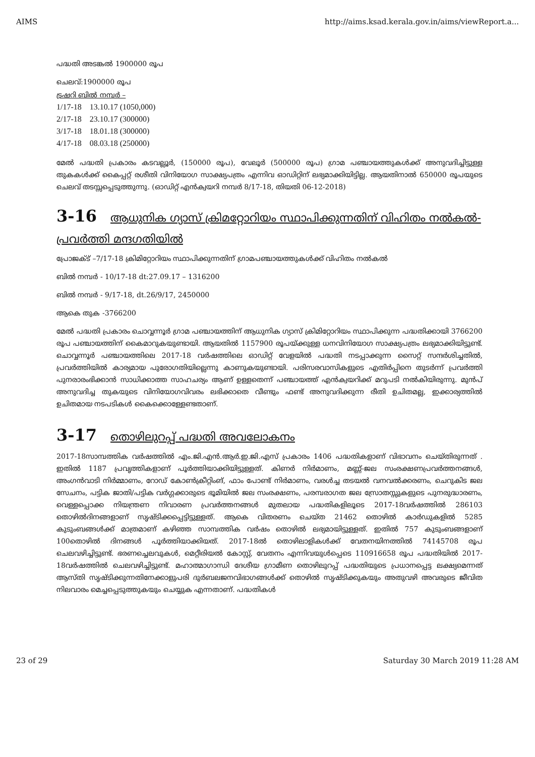AIMS http://aims.ksad.kerala.gov.in/aims/viewReport.a...
പദ്ധതി അടങ്കൽ 1900000 രൂപ
ചെലവ്:1900000 രൂപ
ട്രഷറി ബിൽ നമ്പർ –
1/17-18 13.10.17 (1050,000)
2/17-18 23.10.17 (300000)
3/17-18 18.01.18 (300000)
4/17-18 08.03.18 (250000)
മേൽ പദ്ധതി പ്രകാരം കടവല്ലൂർ, (150000 രൂപ), വേലൂർ (500000 രൂപ) ഗ്രാമ പഞ്ചായത്തുകൾക്ക് അനുവദിച്ചിട്ടുള്ള തുകകൾക്ക് കൈപ്പറ്റ് രശീതി വിനിയോഗ സാക്ഷ്യപത്രം എന്നിവ ഓഡിറ്റിന് ലഭ്യമാക്കിയിട്ടില്ല. ആയതിനാൽ 650000 രൂപയുടെ ചെലവ് തടസ്സപ്പെടുത്തുന്നു. (ഓഡിറ്റ് എൻക്വയറി നമ്പർ 8/17-18, തിയതി 06-12-2018)
3-16 ആധുനിക ഗ്യാസ് ക്രിമറ്റോറിയം സ്ഥാപിക്കുന്നതിന് വിഹിതം നൽകൽ-പ്രവർത്തി മന്ദഗതിയിൽ
പ്രോജക്ട് –7/17-18 ക്രിമിറ്റോറിയം സ്ഥാപിക്കുന്നതിന് ഗ്രാമപഞ്ചായത്തുകൾക്ക് വിഹിതം നൽകൽ
ബിൽ നമ്പർ - 10/17-18 dt:27.09.17 – 1316200
ബിൽ നമ്പർ - 9/17-18, dt.26/9/17, 2450000
ആകെ തുക -3766200
മേൽ പദ്ധതി പ്രകാരം ചൊവ്വന്നൂർ ഗ്രാമ പഞ്ചായത്തിന് ആധുനിക ഗ്യാസ് ക്രിമിറ്റോറിയം സ്ഥാപിക്കുന്ന പദ്ധതിക്കായി 3766200 രൂപ പഞ്ചായത്തിന് കൈമാറുകയുണ്ടായി. ആയതിൽ 1157900 രൂപയ്ക്കുള്ള ധനവിനിയോഗ സാക്ഷ്യപത്രം ലഭ്യമാക്കിയിട്ടുണ്ട്. ചൊവ്വന്നൂർ പഞ്ചായത്തിലെ 2017-18 വർഷത്തിലെ ഓഡിറ്റ് വേളയിൽ പദ്ധതി നടപ്പാക്കുന്ന സൈറ്റ് സന്ദർശിച്ചതിൽ, പ്രവർത്തിയിൽ കാര്യമായ പുരോഗതിയില്ലെന്നു കാണുകയുണ്ടായി. പരിസരവാസികളുടെ എതിർപ്പിനെ തുടർന്ന് പ്രവർത്തി പുനരാരംഭിക്കാൻ സാധിക്കാത്ത സാഹചര്യം ആണ് ഉള്ളതെന്ന് പഞ്ചായത്ത് എൻക്വയറിക്ക് മറുപടി നൽകിയിരുന്നു. മുൻപ് അനുവദിച്ച തുകയുടെ വിനിയോഗവിവരം ലഭിക്കാതെ വീണ്ടും ഫണ്ട് അനുവദിക്കുന്ന രീതി ഉചിതമല്ല, ഇക്കാര്യത്തിൽ ഉചിതമായ നടപടികൾ കൈക്കൊള്ളേണ്ടതാണ്.
3-17 തൊഴിലുറപ്പ് പദ്ധതി അവലോകനം
2017-18സാമ്പത്തിക വർഷത്തിൽ എം.ജി.എൻ.ആർ.ഇ.ജി.എസ് പ്രകാരം 1406 പദ്ധതികളാണ് വിഭാവനം ചെയ്തിരുന്നത് . ഇതിൽ 1187 പ്രവൃത്തികളാണ് പൂർത്തിയാക്കിയിട്ടുള്ളത്. കിണർ നിർമാണം, മണ്ണ്-ജല സംരക്ഷണപ്രവർത്തനങ്ങൾ, അംഗൻവാടി നിർമ്മാണം, റോഡ് കോൺക്രീറ്റിംങ്, ഫാം പോണ്ട് നിർമാണം, വരൾച്ച തടയൽ വനവൽക്കരണം, ചെറുകിട ജല സേചനം, പട്ടിക ജാതി/പട്ടിക വർഗ്ഗക്കാരുടെ ഭൂമിയിൽ ജല സംരക്ഷണം, പരമ്പരാഗത ജല സ്രോതസ്സുകളുടെ പുനരുദ്ധാരണം, വെള്ളപ്പൊക്ക നിയന്ത്രണ നിവാരണ പ്രവർത്തനങ്ങൾ മുതലായ പദ്ധതികളിലൂടെ 2017-18വർഷത്തിൽ 286103 തൊഴിൽദിനങ്ങളാണ് സൃഷ്ടിക്കപ്പെട്ടിട്ടുള്ളത്. ആകെ വിതരണം ചെയ്ത 21462 തൊഴിൽ കാർഡുകളിൽ 5285 കുടുംബങ്ങൾക്ക് മാത്രമാണ് കഴിഞ്ഞ സാമ്പത്തിക വർഷം തൊഴിൽ ലഭ്യമായിട്ടുള്ളത്. ഇതിൽ 757 കുടുംബങ്ങളാണ് 100തൊഴിൽ ദിനങ്ങൾ പൂർത്തിയാക്കിയത്. 2017-18ൽ തൊഴിലാളികൾക്ക് വേതനയിനത്തിൽ 74145708 രൂപ ചെലവഴിച്ചിട്ടുണ്ട്. ഭരണച്ചെലവുകൾ, മെറ്റീരിയൽ കോസ്റ്റ്, വേതനം എന്നിവയുൾപ്പെടെ 110916658 രൂപ പദ്ധതിയിൽ 2017-18വർഷത്തിൽ ചെലവഴിച്ചിട്ടുണ്ട്. മഹാത്മാഗാന്ധി ദേശീയ ഗ്രാമീണ തൊഴിലുറപ്പ് പദ്ധതിയുടെ പ്രധാനപ്പെട്ട ലക്ഷ്യമെന്നത് ആസ്തി സൃഷ്ടിക്കുന്നതിനേക്കാളുപരി ദുർബലജനവിഭാഗങ്ങൾക്ക് തൊഴിൽ സൃഷ്ടിക്കുകയും അതുവഴി അവരുടെ ജീവിത നിലവാരം മെച്ചപ്പെടുത്തുകയും ചെയ്യുക എന്നതാണ്. പദ്ധതികൾ
23 of 29 Saturday 30 March 2019 11:28 AM